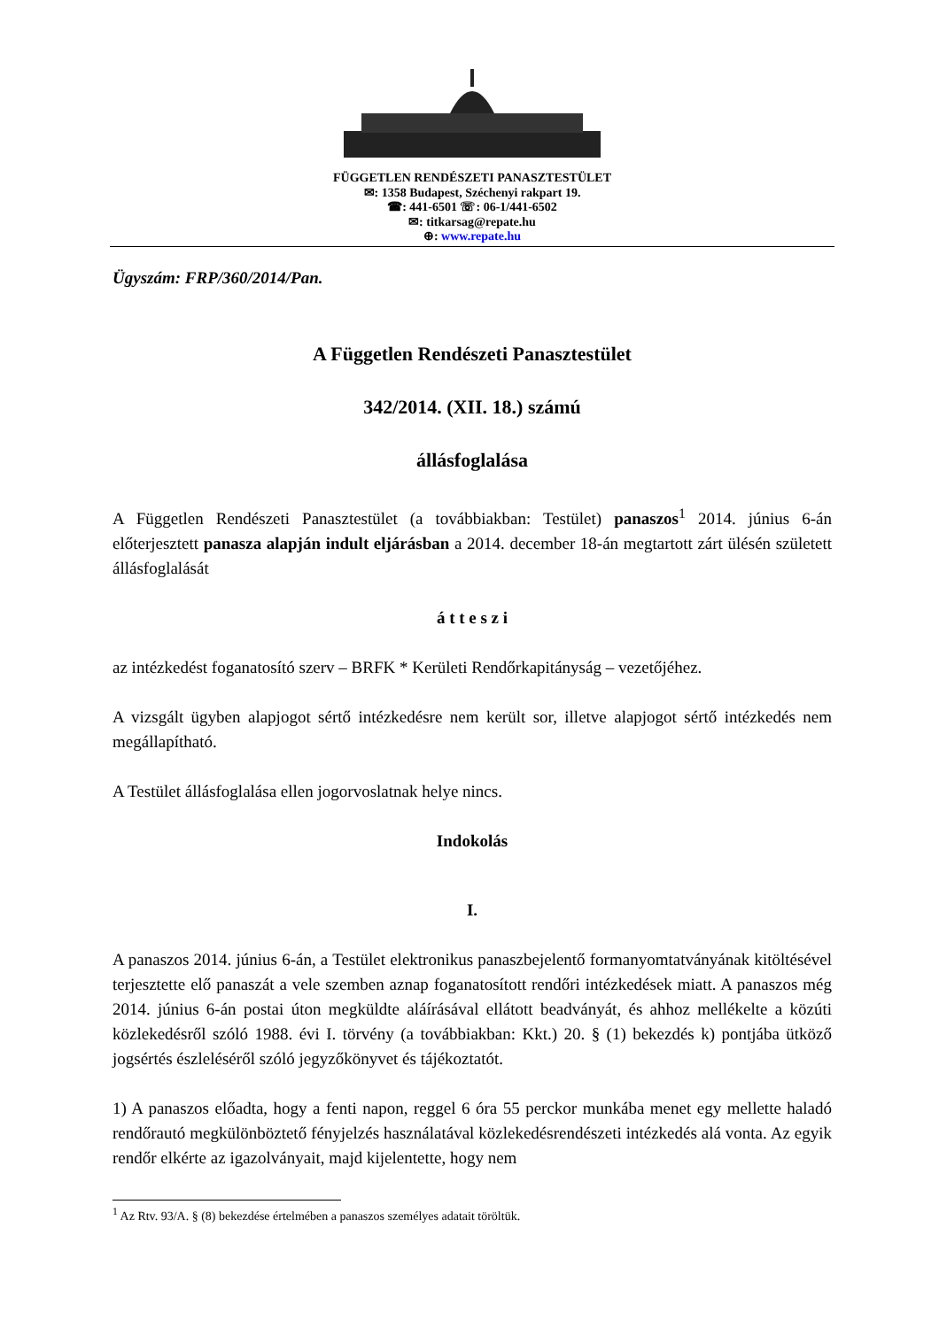FÜGGETLEN RENDÉSZETI PANASZTESTÜLET
✉: 1358 Budapest, Széchenyi rakpart 19.
☎: 441-6501 ☏: 06-1/441-6502
✉: titkarsag@repate.hu
⊕: www.repate.hu
Ügyszám: FRP/360/2014/Pan.
A Független Rendészeti Panasztestület
342/2014. (XII. 18.) számú
állásfoglalása
A Független Rendészeti Panasztestület (a továbbiakban: Testület) panaszos<sup>1</sup> 2014. június 6-án előterjesztett panasza alapján indult eljárásban a 2014. december 18-án megtartott zárt ülésén született állásfoglalását
á t t e s z i
az intézkedést foganatosító szerv – BRFK * Kerületi Rendőrkapitányság – vezetőjéhez.
A vizsgált ügyben alapjogot sértő intézkedésre nem került sor, illetve alapjogot sértő intézkedés nem megállapítható.
A Testület állásfoglalása ellen jogorvoslatnak helye nincs.
Indokolás
I.
A panaszos 2014. június 6-án, a Testület elektronikus panaszbejelentő formanyomtatványának kitöltésével terjesztette elő panaszát a vele szemben aznap foganatosított rendőri intézkedések miatt. A panaszos még 2014. június 6-án postai úton megküldte aláírásával ellátott beadványát, és ahhoz mellékelte a közúti közlekedésről szóló 1988. évi I. törvény (a továbbiakban: Kkt.) 20. § (1) bekezdés k) pontjába ütköző jogsértés észleléséről szóló jegyzőkönyvet és tájékoztatót.
1) A panaszos előadta, hogy a fenti napon, reggel 6 óra 55 perckor munkába menet egy mellette haladó rendőrautó megkülönböztető fényjelzés használatával közlekedésrendészeti intézkedés alá vonta. Az egyik rendőr elkérte az igazolványait, majd kijelentette, hogy nem
<sup>1</sup> Az Rtv. 93/A. § (8) bekezdése értelmében a panaszos személyes adatait töröltük.